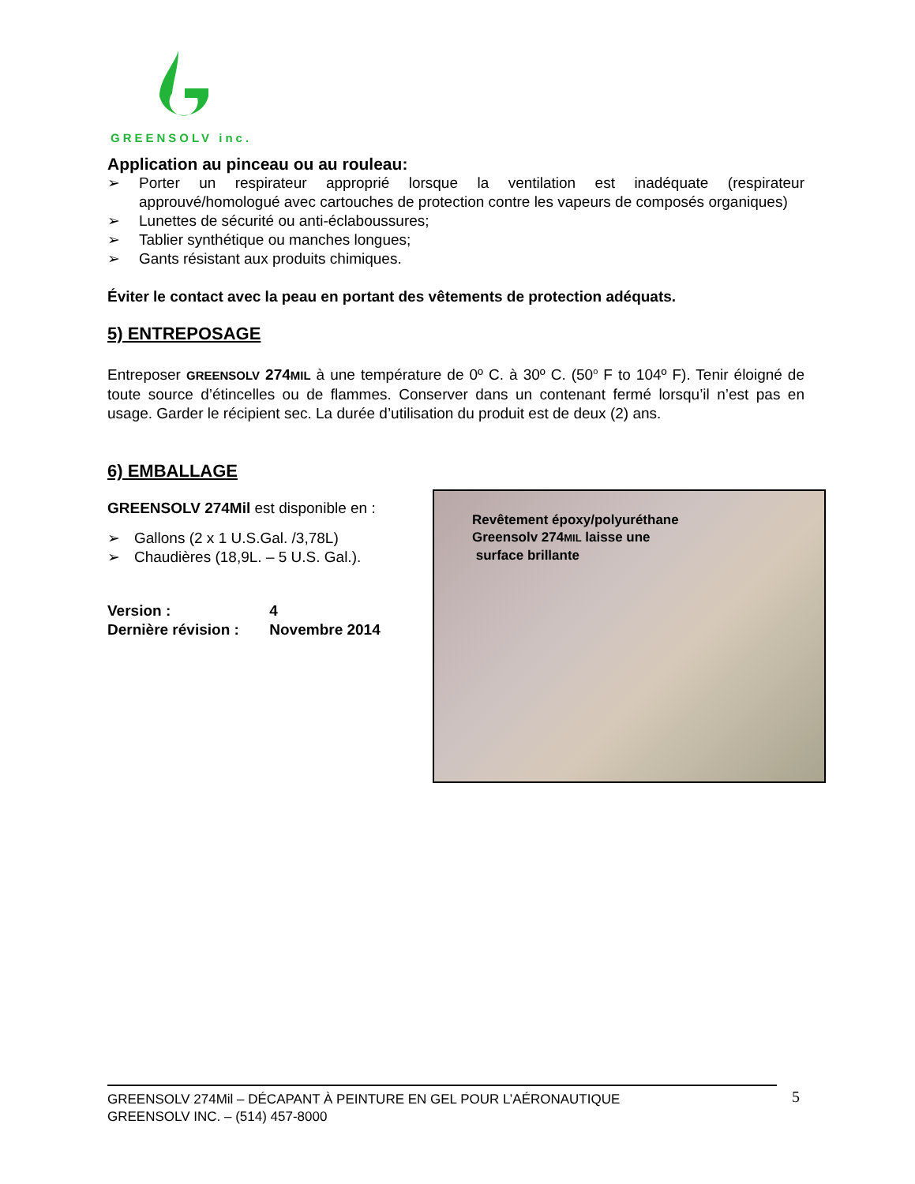GREENSOLV inc.
Application au pinceau ou au rouleau:
➢ Porter un respirateur approprié lorsque la ventilation est inadéquate (respirateur approuvé/homologué avec cartouches de protection contre les vapeurs de composés organiques)
➢ Lunettes de sécurité ou anti-éclaboussures;
➢ Tablier synthétique ou manches longues;
➢ Gants résistant aux produits chimiques.
Éviter le contact avec la peau en portant des vêtements de protection adéquats.
5) ENTREPOSAGE
Entreposer GREENSOLV 274MIL à une température de 0º C. à 30º C. (50<sup>o</sup> F to 104º F). Tenir éloigné de toute source d’étincelles ou de flammes. Conserver dans un contenant fermé lorsqu’il n’est pas en usage. Garder le récipient sec. La durée d’utilisation du produit est de deux (2) ans.
6) EMBALLAGE
GREENSOLV 274Mil est disponible en :
➢ Gallons (2 x 1 U.S.Gal. /3,78L)
➢ Chaudières (18,9L. – 5 U.S. Gal.).
Version : 4
Dernière révision : Novembre 2014
Revêtement époxy/polyuréthane
Greensolv 274MIL laisse une
surface brillante
GREENSOLV 274Mil – DÉCAPANT À PEINTURE EN GEL POUR L’AÉRONAUTIQUE
GREENSOLV INC. – (514) 457-8000
5